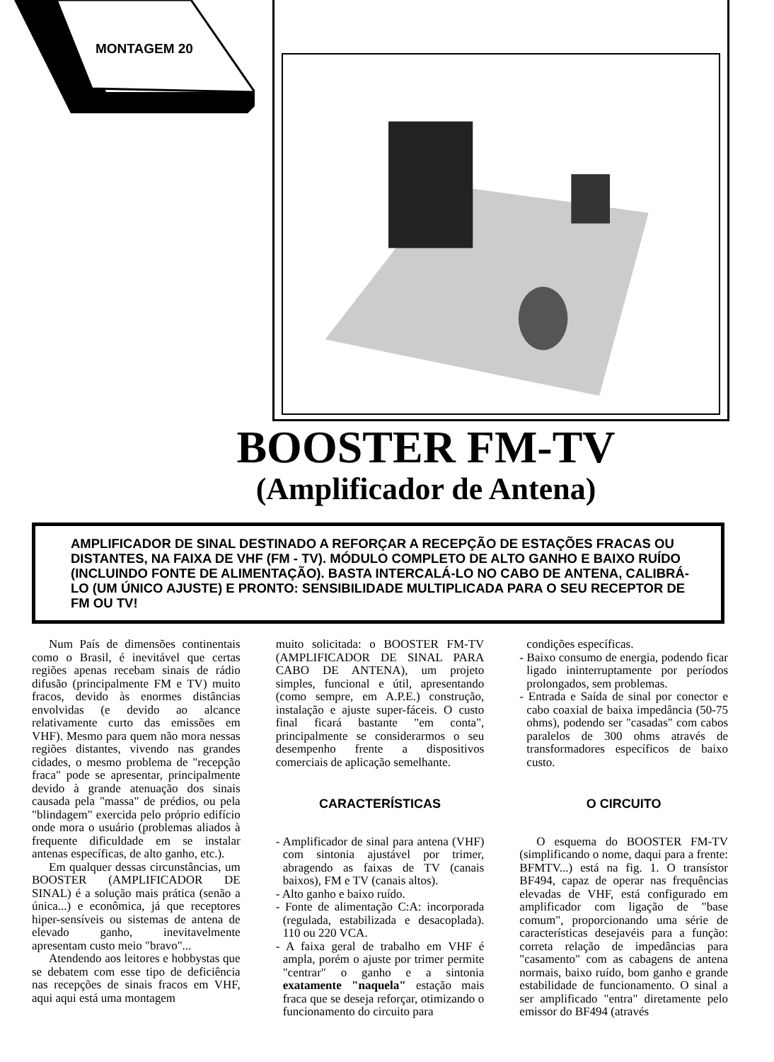MONTAGEM 20
BOOSTER FM-TV
(Amplificador de Antena)
AMPLIFICADOR DE SINAL DESTINADO A REFORÇAR A RECEPÇÃO DE ESTAÇÕES FRACAS OU DISTANTES, NA FAIXA DE VHF (FM - TV). MÓDULO COMPLETO DE ALTO GANHO E BAIXO RUÍDO (INCLUINDO FONTE DE ALIMENTAÇÃO). BASTA INTERCALÁ-LO NO CABO DE ANTENA, CALIBRÁ-LO (UM ÚNICO AJUSTE) E PRONTO: SENSIBILIDADE MULTIPLICADA PARA O SEU RECEPTOR DE FM OU TV!
Num País de dimensões continentais como o Brasil, é inevitável que certas regiões apenas recebam sinais de rádio difusão (principalmente FM e TV) muito fracos, devido às enormes distâncias envolvidas (e devido ao alcance relativamente curto das emissões em VHF). Mesmo para quem não mora nessas regiões distantes, vivendo nas grandes cidades, o mesmo problema de "recepção fraca" pode se apresentar, principalmente devido à grande atenuação dos sinais causada pela "massa" de prédios, ou pela "blindagem" exercida pelo próprio edifício onde mora o usuário (problemas aliados à frequente dificuldade em se instalar antenas específicas, de alto ganho, etc.).
Em qualquer dessas circunstâncias, um BOOSTER (AMPLIFICADOR DE SINAL) é a solução mais prática (senão a única...) e econômica, já que receptores hiper-sensíveis ou sistemas de antena de elevado ganho, inevitavelmente apresentam custo meio "bravo"...
Atendendo aos leitores e hobbystas que se debatem com esse tipo de deficiência nas recepções de sinais fracos em VHF, aqui aqui está uma montagem
muito solicitada: o BOOSTER FM-TV (AMPLIFICADOR DE SINAL PARA CABO DE ANTENA), um projeto simples, funcional e útil, apresentando (como sempre, em A.P.E.) construção, instalação e ajuste super-fáceis. O custo final ficará bastante "em conta", principalmente se considerarmos o seu desempenho frente a dispositivos comerciais de aplicação semelhante.
CARACTERÍSTICAS
- Amplificador de sinal para antena (VHF) com sintonia ajustável por trimer, abragendo as faixas de TV (canais baixos), FM e TV (canais altos).
- Alto ganho e baixo ruído.
- Fonte de alimentação C:A: incorporada (regulada, estabilizada e desacoplada). 110 ou 220 VCA.
- A faixa geral de trabalho em VHF é ampla, porém o ajuste por trimer permite "centrar" o ganho e a sintonia exatamente "naquela" estação mais fraca que se deseja reforçar, otimizando o funcionamento do circuito para
condições específicas.
- Baixo consumo de energia, podendo ficar ligado ininterruptamente por períodos prolongados, sem problemas.
- Entrada e Saída de sinal por conector e cabo coaxial de baixa impedância (50-75 ohms), podendo ser "casadas" com cabos paralelos de 300 ohms através de transformadores específicos de baixo custo.
O CIRCUITO
O esquema do BOOSTER FM-TV (simplificando o nome, daqui para a frente: BFMTV...) está na fig. 1. O transístor BF494, capaz de operar nas frequências elevadas de VHF, está configurado em amplificador com ligação de "base comum", proporcionando uma série de características desejavéis para a função: correta relação de impedâncias para "casamento" com as cabagens de antena normais, baixo ruído, bom ganho e grande estabilidade de funcionamento. O sinal a ser amplificado "entra" diretamente pelo emissor do BF494 (através